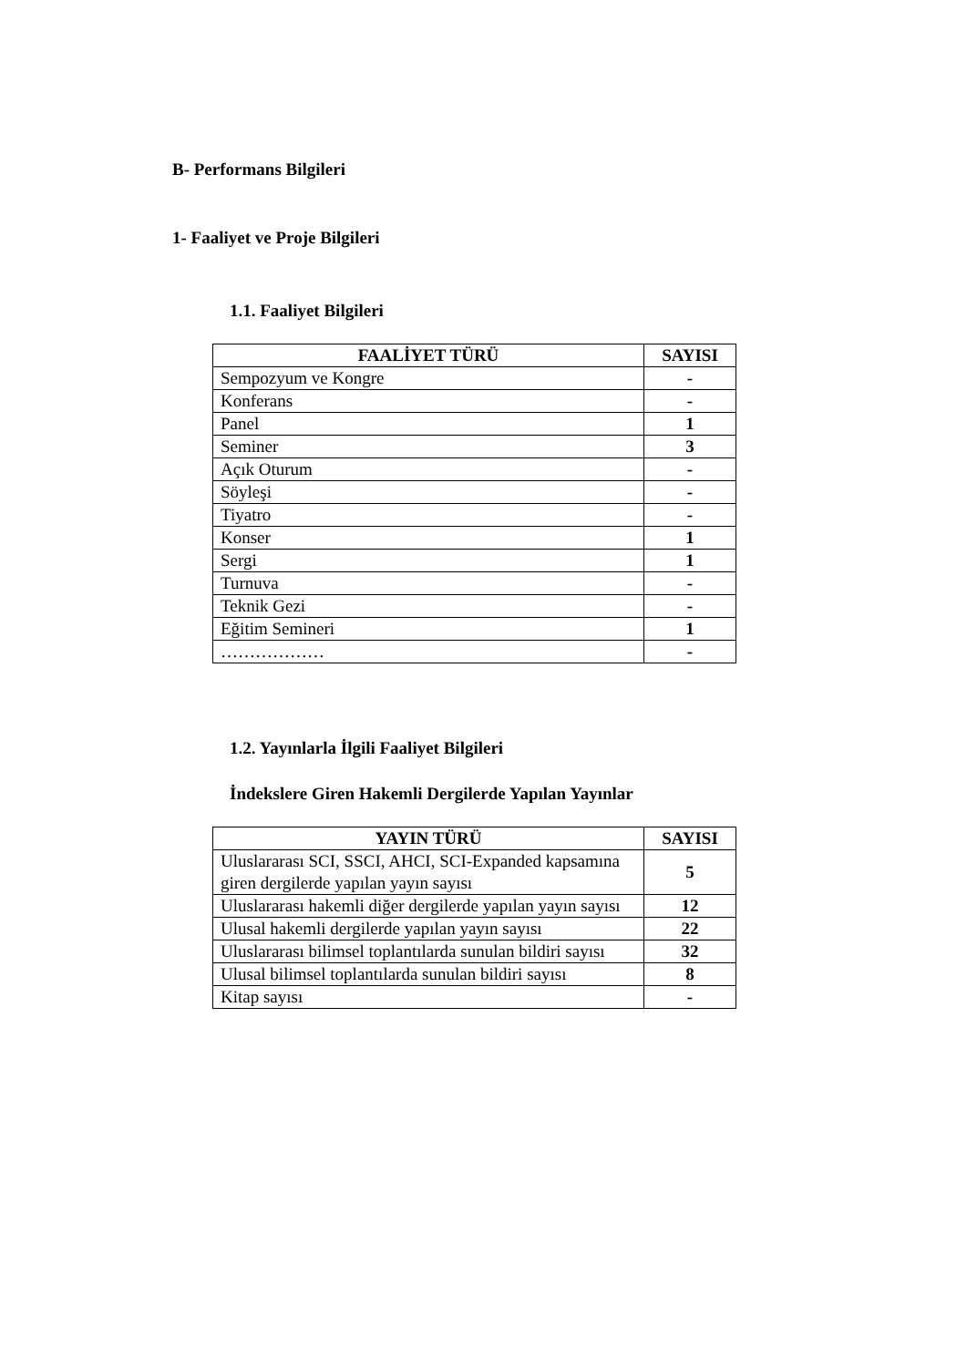B- Performans Bilgileri
1- Faaliyet ve Proje Bilgileri
1.1. Faaliyet Bilgileri
| FAALİYET TÜRÜ | SAYISI |
| --- | --- |
| Sempozyum ve Kongre | - |
| Konferans | - |
| Panel | 1 |
| Seminer | 3 |
| Açık Oturum | - |
| Söyleşi | - |
| Tiyatro | - |
| Konser | 1 |
| Sergi | 1 |
| Turnuva | - |
| Teknik Gezi | - |
| Eğitim Semineri | 1 |
| ……………… | - |
1.2. Yayınlarla İlgili Faaliyet Bilgileri
İndekslere Giren Hakemli Dergilerde Yapılan Yayınlar
| YAYIN TÜRÜ | SAYISI |
| --- | --- |
| Uluslararası SCI, SSCI, AHCI, SCI-Expanded kapsamına giren dergilerde yapılan yayın sayısı | 5 |
| Uluslararası hakemli diğer dergilerde yapılan yayın sayısı | 12 |
| Ulusal hakemli dergilerde yapılan yayın sayısı | 22 |
| Uluslararası bilimsel toplantılarda sunulan bildiri sayısı | 32 |
| Ulusal bilimsel toplantılarda sunulan bildiri sayısı | 8 |
| Kitap sayısı | - |